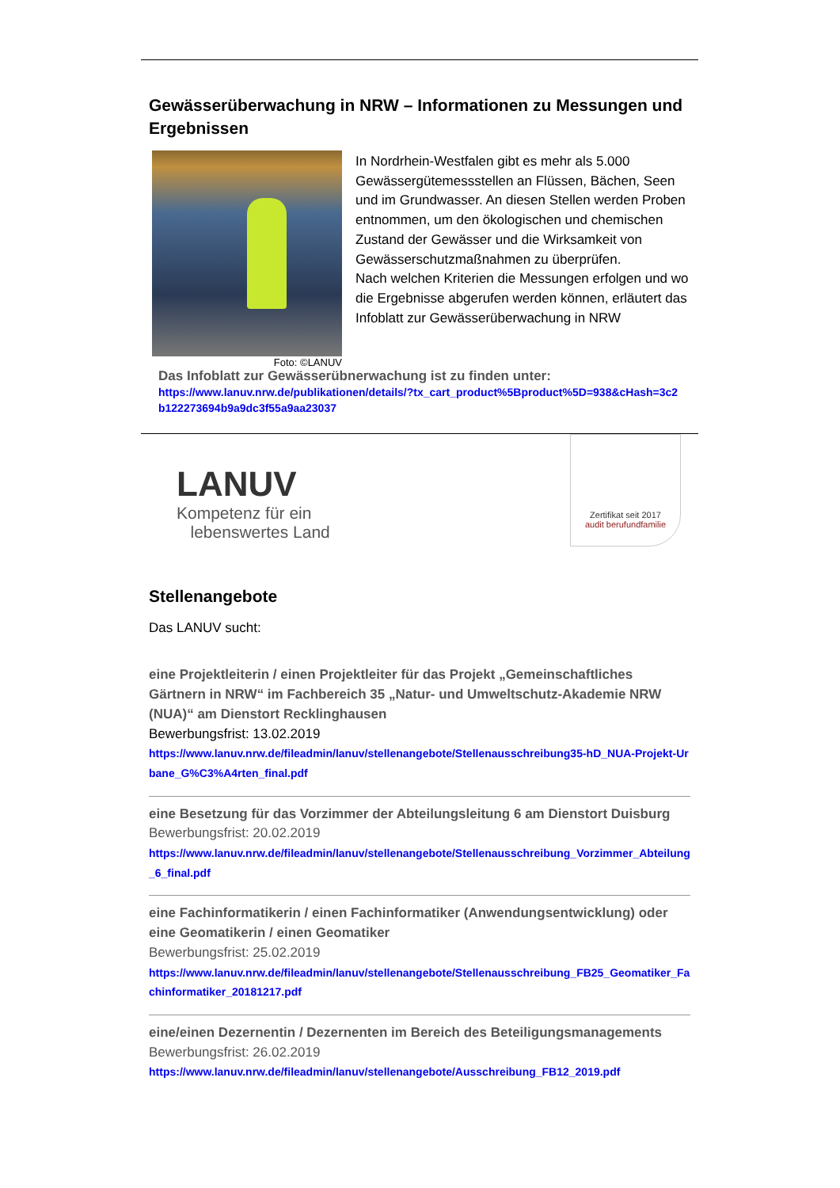Gewässerüberwachung in NRW – Informationen zu Messungen und Ergebnissen
Foto: ©LANUV
In Nordrhein-Westfalen gibt es mehr als 5.000 Gewässergütemessstellen an Flüssen, Bächen, Seen und im Grundwasser. An diesen Stellen werden Proben entnommen, um den ökologischen und chemischen Zustand der Gewässer und die Wirksamkeit von Gewässerschutzmaßnahmen zu überprüfen.
Nach welchen Kriterien die Messungen erfolgen und wo die Ergebnisse abgerufen werden können, erläutert das Infoblatt zur Gewässerüberwachung in NRW
Das Infoblatt zur Gewässerübnerwachung ist zu finden unter:
https://www.lanuv.nrw.de/publikationen/details/?tx_cart_product%5Bproduct%5D=938&cHash=3c2b122273694b9a9dc3f55a9aa23037
LANUV
Kompetenz für ein
lebenswertes Land
Zertifikat seit 2017
audit berufundfamilie
Stellenangebote
Das LANUV sucht:
eine Projektleiterin / einen Projektleiter für das Projekt „Gemeinschaftliches Gärtnern in NRW“ im Fachbereich 35 „Natur- und Umweltschutz-Akademie NRW (NUA)“ am Dienstort Recklinghausen
Bewerbungsfrist: 13.02.2019
https://www.lanuv.nrw.de/fileadmin/lanuv/stellenangebote/Stellenausschreibung35-hD_NUA-Projekt-Urbane_G%C3%A4rten_final.pdf
eine Besetzung für das Vorzimmer der Abteilungsleitung 6 am Dienstort Duisburg
Bewerbungsfrist: 20.02.2019
https://www.lanuv.nrw.de/fileadmin/lanuv/stellenangebote/Stellenausschreibung_Vorzimmer_Abteilung_6_final.pdf
eine Fachinformatikerin / einen Fachinformatiker (Anwendungsentwicklung) oder eine Geomatikerin / einen Geomatiker
Bewerbungsfrist: 25.02.2019
https://www.lanuv.nrw.de/fileadmin/lanuv/stellenangebote/Stellenausschreibung_FB25_Geomatiker_Fachinformatiker_20181217.pdf
eine/einen Dezernentin / Dezernenten im Bereich des Beteiligungsmanagements
Bewerbungsfrist: 26.02.2019
https://www.lanuv.nrw.de/fileadmin/lanuv/stellenangebote/Ausschreibung_FB12_2019.pdf